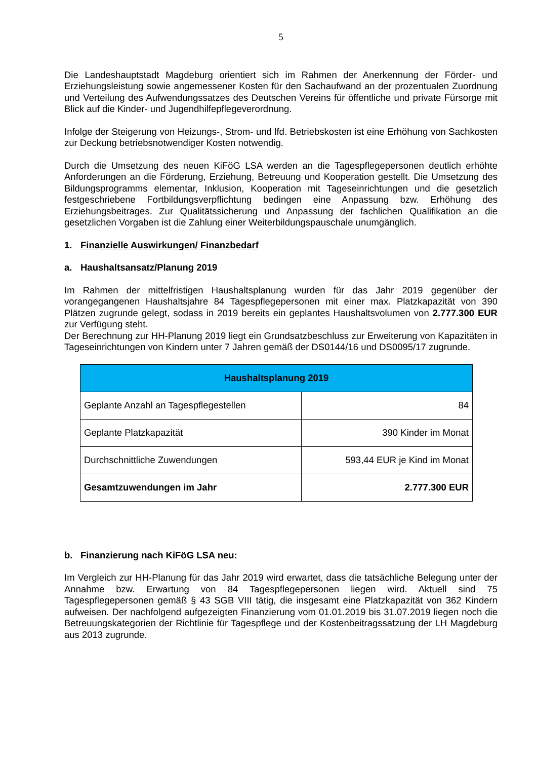5
Die Landeshauptstadt Magdeburg orientiert sich im Rahmen der Anerkennung der Förder- und Erziehungsleistung sowie angemessener Kosten für den Sachaufwand an der prozentualen Zuordnung und Verteilung des Aufwendungssatzes des Deutschen Vereins für öffentliche und private Fürsorge mit Blick auf die Kinder- und Jugendhilfepflegeverordnung.
Infolge der Steigerung von Heizungs-, Strom- und lfd. Betriebskosten ist eine Erhöhung von Sachkosten zur Deckung betriebsnotwendiger Kosten notwendig.
Durch die Umsetzung des neuen KiFöG LSA werden an die Tagespflegepersonen deutlich erhöhte Anforderungen an die Förderung, Erziehung, Betreuung und Kooperation gestellt. Die Umsetzung des Bildungsprogramms elementar, Inklusion, Kooperation mit Tageseinrichtungen und die gesetzlich festgeschriebene Fortbildungsverpflichtung bedingen eine Anpassung bzw. Erhöhung des Erziehungsbeitrages. Zur Qualitätssicherung und Anpassung der fachlichen Qualifikation an die gesetzlichen Vorgaben ist die Zahlung einer Weiterbildungspauschale unumgänglich.
1. Finanzielle Auswirkungen/ Finanzbedarf
a. Haushaltsansatz/Planung 2019
Im Rahmen der mittelfristigen Haushaltsplanung wurden für das Jahr 2019 gegenüber der vorangegangenen Haushaltsjahre 84 Tagespflegepersonen mit einer max. Platzkapazität von 390 Plätzen zugrunde gelegt, sodass in 2019 bereits ein geplantes Haushaltsvolumen von 2.777.300 EUR zur Verfügung steht.
Der Berechnung zur HH-Planung 2019 liegt ein Grundsatzbeschluss zur Erweiterung von Kapazitäten in Tageseinrichtungen von Kindern unter 7 Jahren gemäß der DS0144/16 und DS0095/17 zugrunde.
| Haushaltsplanung 2019 | |
| --- | --- |
| Geplante Anzahl an Tagespflegestellen | 84 |
| Geplante Platzkapazität | 390 Kinder im Monat |
| Durchschnittliche Zuwendungen | 593,44 EUR je Kind im Monat |
| Gesamtzuwendungen im Jahr | 2.777.300 EUR |
b. Finanzierung nach KiFöG LSA neu:
Im Vergleich zur HH-Planung für das Jahr 2019 wird erwartet, dass die tatsächliche Belegung unter der Annahme bzw. Erwartung von 84 Tagespflegepersonen liegen wird. Aktuell sind 75 Tagespflegepersonen gemäß § 43 SGB VIII tätig, die insgesamt eine Platzkapazität von 362 Kindern aufweisen. Der nachfolgend aufgezeigten Finanzierung vom 01.01.2019 bis 31.07.2019 liegen noch die Betreuungskategorien der Richtlinie für Tagespflege und der Kostenbeitragssatzung der LH Magdeburg aus 2013 zugrunde.